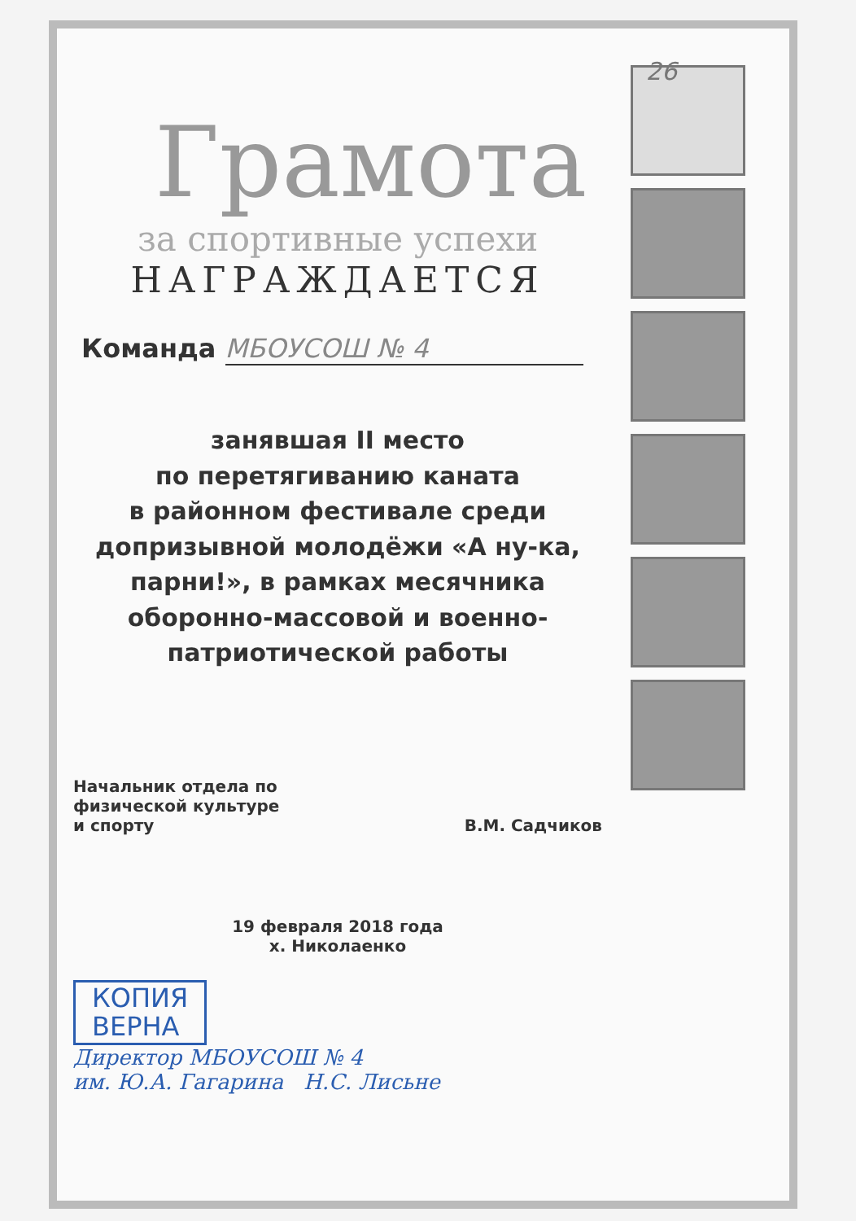26
Грамота
за спортивные успехи
НАГРАЖДАЕТСЯ
Команда МБОУСОШ № 4
занявшая II место
по перетягиванию каната
в районном фестивале среди
допризывной молодёжи «А ну-ка,
парни!», в рамках месячника
оборонно-массовой и военно-
патриотической работы
Начальник отдела по
физической культуре
и спорту
В.М. Садчиков
19 февраля 2018 года
х. Николаенко
КОПИЯ
ВЕРНА
Директор МБОУСОШ № 4
им. Ю.А. Гагарина Н.С. Лисьне